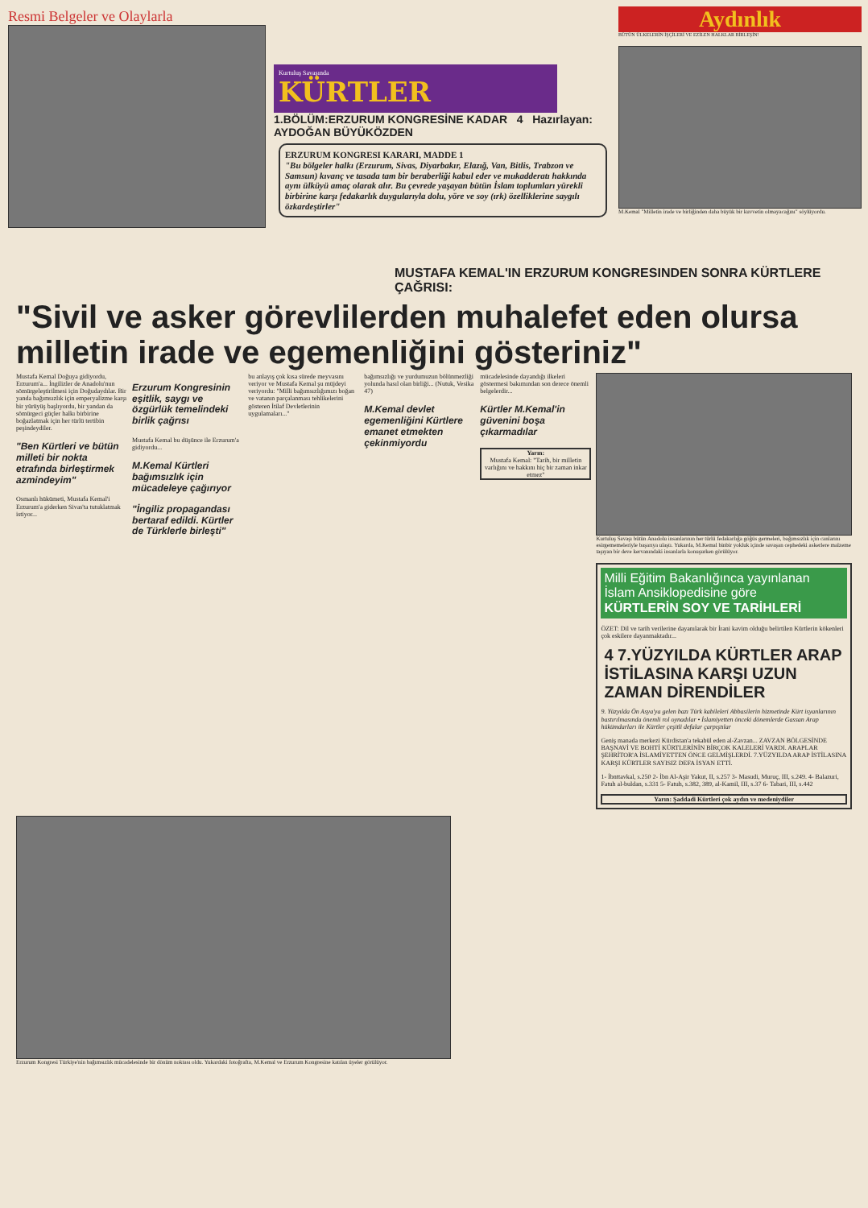Resmi Belgeler ve Olaylarla
Kurtuluş Savaşında
KÜRTLER
1.BÖLÜM:ERZURUM KONGRESİNE KADAR 4 Hazırlayan: AYDOĞAN BÜYÜKÖZDEN
ERZURUM KONGRESI KARARI, MADDE 1
"Bu bölgeler halkı (Erzurum, Sivas, Diyarbakır, Elazığ, Van, Bitlis, Trabzon ve Samsun) kıvanç ve tasada tam bir beraberliği kabul eder ve mukadderatı hakkında aynı ülküyü amaç olarak alır. Bu çevrede yaşayan bütün İslam toplumları yürekli birbirine karşı fedakarlık duygularıyla dolu, yöre ve soy (ırk) özelliklerine saygılı özkardeştirler"
Aydınlık
BÜTÜN ÜLKELERİN İŞÇİLERİ VE EZİLEN HALKLAR BİRLEŞİN!
M.Kemal "Milletin irade ve birliğinden daha büyük bir kuvvetin olmayacağını" söylüyordu.
MUSTAFA KEMAL'IN ERZURUM KONGRESINDEN SONRA KÜRTLERE ÇAĞRISI:
"Sivil ve asker görevlilerden muhalefet eden olursa milletin irade ve egemenliğini gösteriniz"
Mustafa Kemal Doğuya gidiyordu, Erzurum'a... İngilizler de Anadolu'nun sömürgeleştirilmesi için Doğudaydılar. Bir yanda bağımsızlık için emperyalizme karşı bir yürüyüş başlıyordu, bir yandan da sömürgeci güçler halkı birbirine boğazlatmak için her türlü tertibin peşindeydiler.
"Ben Kürtleri ve bütün milleti bir nokta etrafında birleştirmek azmindeyim"
Osmanlı hükümeti, Mustafa Kemal'i Erzurum'a giderken Sivas'ta tutuklatmak istiyor...
Erzurum Kongresinin eşitlik, saygı ve özgürlük temelindeki birlik çağrısı
Mustafa Kemal bu düşünce ile Erzurum'a gidiyordu...
M.Kemal Kürtleri bağımsızlık için mücadeleye çağırıyor
"İngiliz propagandası bertaraf edildi. Kürtler de Türklerle birleşti"
bu anlayış çok kısa sürede meyvasını veriyor ve Mustafa Kemal şu müjdeyi veriyordu: "Milli bağımsızlığımızı boğan ve vatanın parçalanması tehlikelerini gösteren İtilaf Devletlerinin uygulamaları..."
bağımsızlığı ve yurdumuzun bölünmezliği yolunda hasıl olan birliği... (Nutuk, Vesika 47)
M.Kemal devlet egemenliğini Kürtlere emanet etmekten çekinmiyordu
mücadelesinde dayandığı ilkeleri göstermesi bakımından son derece önemli belgelerdir...
Kürtler M.Kemal'in güvenini boşa çıkarmadılar
Yarın:
Mustafa Kemal: "Tarih, bir milletin varlığını ve hakkını hiç bir zaman inkar etmez"
Kurtuluş Savaşı bütün Anadolu insanlarının her türlü fedakarlığa göğüs germeleri, bağımsızlık için canlarını esirgememeleriyle başarıya ulaştı. Yukarda, M.Kemal binbir yokluk içinde savaşan cephedeki askerlere malzeme taşıyan bir deve kervanındaki insanlarla konuşurken görülüyor.
Milli Eğitim Bakanlığınca yayınlanan İslam Ansiklopedisine göre
KÜRTLERİN SOY VE TARİHLERİ
ÖZET: Dil ve tarih verilerine dayanılarak bir İrani kavim olduğu belirtilen Kürtlerin kökenleri çok eskilere dayanmaktadır...
4 7.YÜZYILDA KÜRTLER ARAP İSTİLASINA KARŞI UZUN ZAMAN DİRENDİLER
9. Yüzyılda Ön Asya'ya gelen bazı Türk kabileleri Abbasilerin hizmetinde Kürt isyanlarının bastırılmasında önemli rol oynadılar • İslamiyetten önceki dönemlerde Gassan Arap hükümdarları ile Kürtler çeşitli defalar çarpıştılar
Geniş manada merkezi Kürdistan'a tekabül eden al-Zavzan... ZAVZAN BÖLGESİNDE BAŞNAVİ VE BOHTİ KÜRTLERİNİN BİRÇOK KALELERİ VARDI. ARAPLAR ŞEHRİTOR'A İSLAMİYETTEN ÖNCE GELMİŞLERDİ. 7.YÜZYILDA ARAP İSTİLASINA KARŞI KÜRTLER SAYISIZ DEFA İSYAN ETTİ.
1- İbnttavkal, s.250 2- İbn Al-Aşir Yakut, II, s.257 3- Masudi, Muruç, III, s.249. 4- Balazuri, Fatuh al-buldan, s.331 5- Fatuh, s.382, 389, al-Kamil, III, s.37 6- Tabari, III, s.442
Yarın: Şaddadi Kürtleri çok aydın ve medeniydiler
Erzurum Kongresi Türkiye'nin bağımsızlık mücadelesinde bir dönüm noktası oldu. Yukardaki fotoğrafta, M.Kemal ve Erzurum Kongresine katılan üyeler görülüyor.